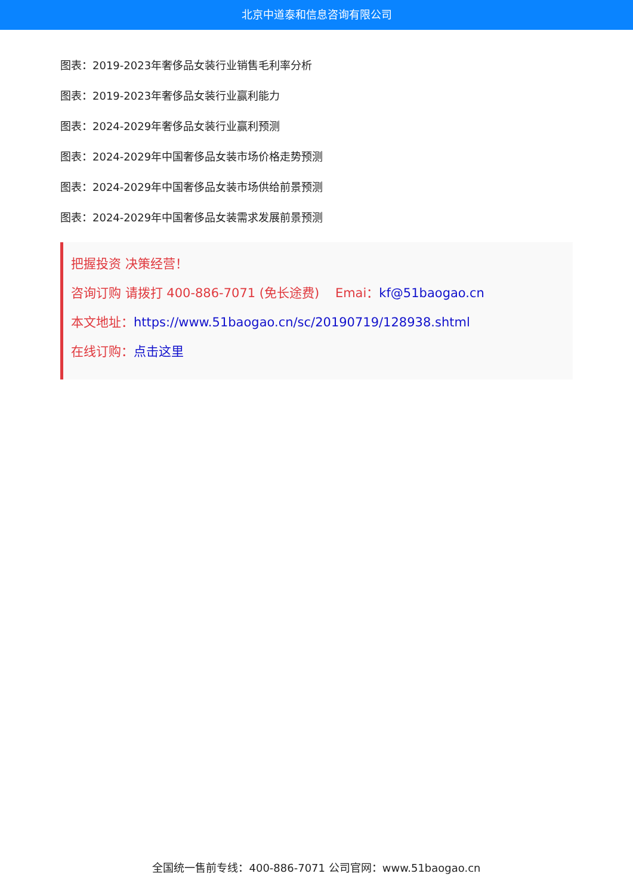北京中道泰和信息咨询有限公司
图表：2019-2023年奢侈品女装行业销售毛利率分析
图表：2019-2023年奢侈品女装行业赢利能力
图表：2024-2029年奢侈品女装行业赢利预测
图表：2024-2029年中国奢侈品女装市场价格走势预测
图表：2024-2029年中国奢侈品女装市场供给前景预测
图表：2024-2029年中国奢侈品女装需求发展前景预测
把握投资 决策经营！
咨询订购 请拨打 400-886-7071 (免长途费) Emai：kf@51baogao.cn
本文地址：https://www.51baogao.cn/sc/20190719/128938.shtml
在线订购：点击这里
全国统一售前专线：400-886-7071 公司官网：www.51baogao.cn